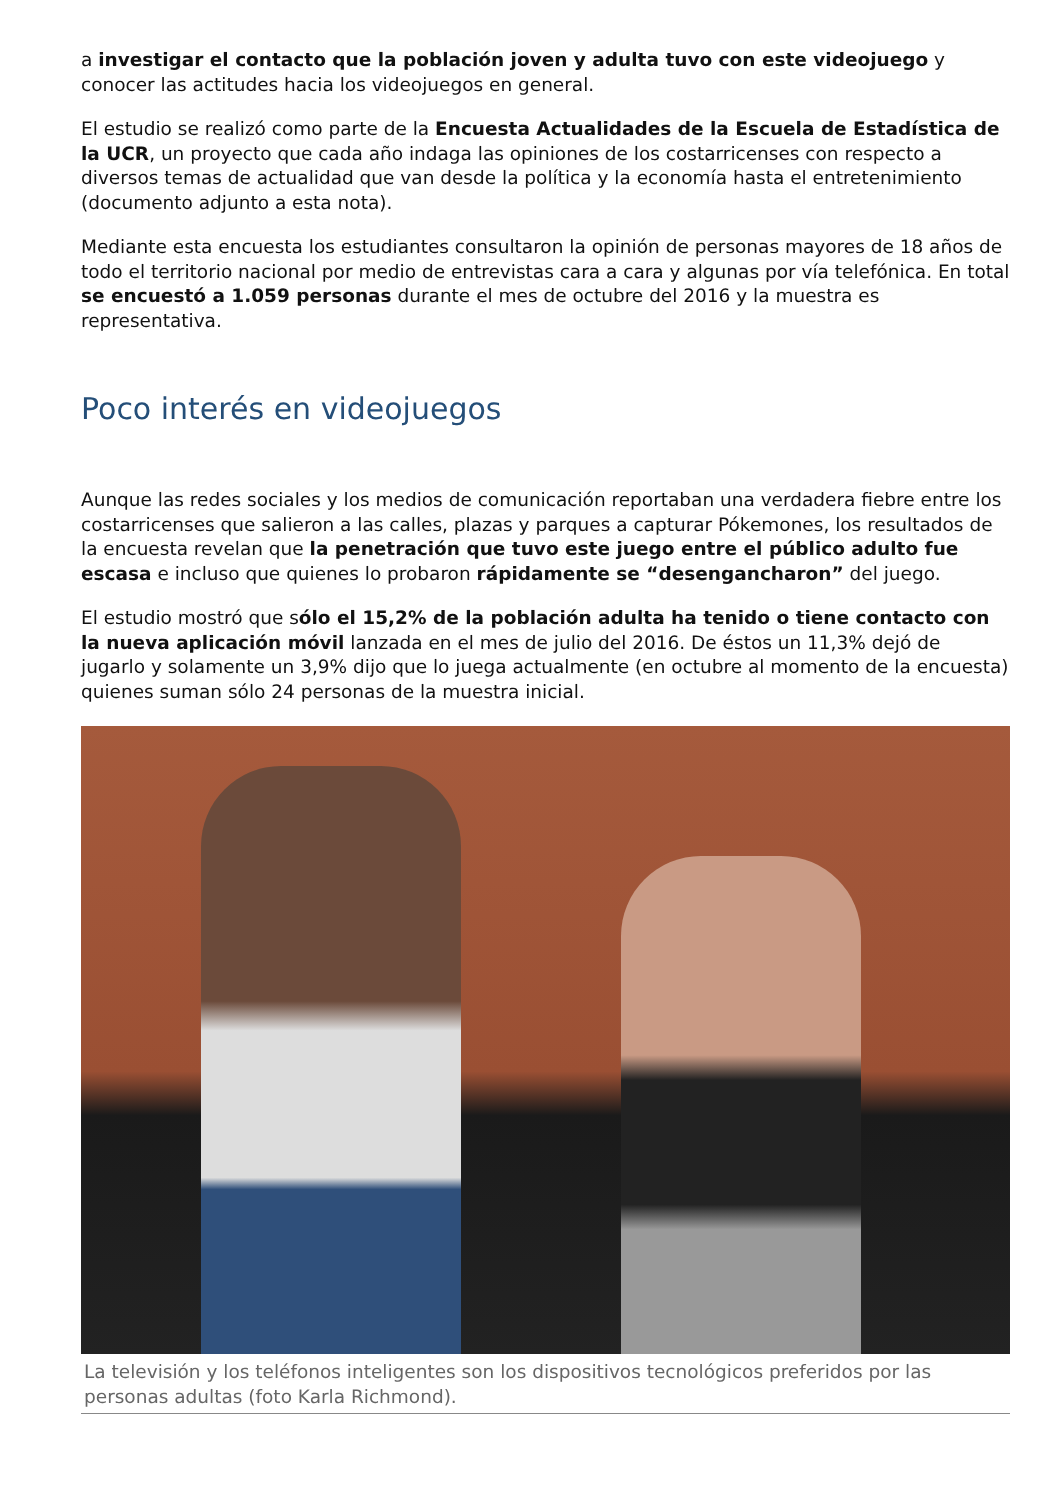a investigar el contacto que la población joven y adulta tuvo con este videojuego y conocer las actitudes hacia los videojuegos en general.
El estudio se realizó como parte de la Encuesta Actualidades de la Escuela de Estadística de la UCR, un proyecto que cada año indaga las opiniones de los costarricenses con respecto a diversos temas de actualidad que van desde la política y la economía hasta el entretenimiento (documento adjunto a esta nota).
Mediante esta encuesta los estudiantes consultaron la opinión de personas mayores de 18 años de todo el territorio nacional por medio de entrevistas cara a cara y algunas por vía telefónica. En total se encuestó a 1.059 personas durante el mes de octubre del 2016 y la muestra es representativa.
Poco interés en videojuegos
Aunque las redes sociales y los medios de comunicación reportaban una verdadera fiebre entre los costarricenses que salieron a las calles, plazas y parques a capturar Pókemones, los resultados de la encuesta revelan que la penetración que tuvo este juego entre el público adulto fue escasa e incluso que quienes lo probaron rápidamente se “desengancharon” del juego.
El estudio mostró que sólo el 15,2% de la población adulta ha tenido o tiene contacto con la nueva aplicación móvil lanzada en el mes de julio del 2016. De éstos un 11,3% dejó de jugarlo y solamente un 3,9% dijo que lo juega actualmente (en octubre al momento de la encuesta) quienes suman sólo 24 personas de la muestra inicial.
La televisión y los teléfonos inteligentes son los dispositivos tecnológicos preferidos por las personas adultas (foto Karla Richmond).